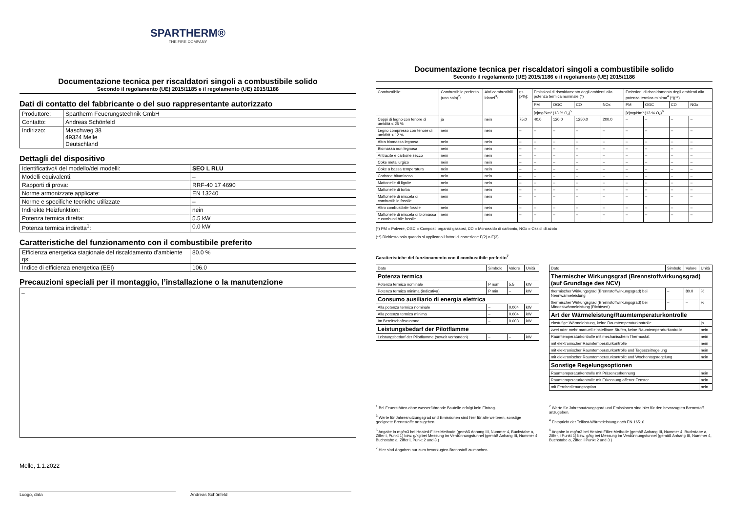SPARTHERM®
THE FIRE COMPANY
Documentazione tecnica per riscaldatori singoli a combustibile solido
Secondo il regolamento (UE) 2015/1185 e il regolamento (UE) 2015/1186
Dati di contatto del fabbricante o del suo rappresentante autorizzato
| Produttore: | Spartherm Feuerungstechnik GmbH |
| Contatto: | Andreas Schönfeld |
| Indirizzo: | Maschweg 38 49324 Melle Deutschland |
Dettagli del dispositivo
| Identificativo/i del modello/dei modelli: | SEO L RLU |
| Modelli equivalenti: | – |
| Rapporti di prova: | RRF-40 17 4690 |
| Norme armonizzate applicate: | EN 13240 |
| Norme e specifiche tecniche utilizzate | – |
| Indirekte Heizfunktion: | nein |
| Potenza termica diretta: | 5.5 kW |
| Potenza termica indiretta<sup>1</sup>: | 0.0 kW |
Caratteristiche del funzionamento con il combustibile preferito
| Efficienza energetica stagionale del riscaldamento d’ambiente ηs: | 80.0 % |
| Indice di efficienza energetica (EEI) | 106.0 |
Precauzioni speciali per il montaggio, l’installazione o la manutenzione
–
Melle, 1.1.2022
Luogo, data Andreas Schönfeld
Documentazione tecnica per riscaldatori singoli a combustibile solido
Secondo il regolamento (UE) 2015/1186 e il regolamento (UE) 2015/1186
| Combustibile: | Combustibile preferito (uno solo)<sup>2</sup>: | Altri combustibili idonei<sup>3</sup>: | ηs [x%]: | Emissioni di riscaldamento degli ambienti alla potenza termica nominale (*) | | | | Emissioni di riscaldamento degli ambienti alla potenza termica minima<sup>4</sup> (*)(**) | | | |
| --- | --- | --- | --- | --- | --- | --- | --- | --- | --- | --- | --- |
| | | | | PM | OGC | CO | NOx | PM | OGC | CO | NOx |
| | | | | [x]mg/Nm³ (13 % O₂)<sup>5</sup> | | | | [x]mg/Nm³ (13 % O₂)<sup>6</sup> | | | |
| Ceppi di legno con tenore di umidità ≤ 25 % | ja | nein | 75.0 | 40.0 | 120.0 | 1250.0 | 200.0 | – | – | – | – |
| Legno compresso con tenore di umidità < 12 % | nein | nein | – | – | – | – | – | – | – | – | – |
| Altra biomassa legnosa | nein | nein | – | – | – | – | – | – | – | – | – |
| Biomassa non legnosa | nein | nein | – | – | – | – | – | – | – | – | – |
| Antracite e carbone secco | nein | nein | – | – | – | – | – | – | – | – | – |
| Coke metallurgico | nein | nein | – | – | – | – | – | – | – | – | – |
| Coke a bassa temperatura | nein | nein | – | – | – | – | – | – | – | – | – |
| Carbone bituminoso | nein | nein | – | – | – | – | – | – | – | – | – |
| Mattonelle di lignite | nein | nein | – | – | – | – | – | – | – | – | – |
| Mattonelle di torba | nein | nein | – | – | – | – | – | – | – | – | – |
| Mattonelle di miscela di combustibile fossile | nein | nein | – | – | – | – | – | – | – | – | – |
| Altro combustibile fossile | nein | nein | – | – | – | – | – | – | – | – | – |
| Mattonelle di miscela di biomassa e combusti bile fossile | nein | nein | – | – | – | – | – | – | – | – | – |
(*) PM = Polvere, OGC = Composti organici gassosi, CO = Monossido di carbonio, NOx = Ossidi di azoto
(**) Richiesto solo quando si applicano i fattori di correzione F(2) o F(3).
Caratteristiche del funzionamento con il combustibile preferito<sup>7</sup>
| Dato | Simbolo | Valore | Unità |
| Potenza termica | | | |
| Potenza termica nominale | P nom | 5.5 | kW |
| Potenza termica minima (indicativa) | P min | – | kW |
| Consumo ausiliario di energia elettrica | | | |
| Alla potenza termica nominale | – | 0.004 | kW |
| Alla potenza termica minima | – | 0.004 | kW |
| Im Bereitschaftszustand | – | 0.003 | kW |
| Leistungsbedarf der Pilotflamme | | | |
| Leistungsbedarf der Pilotflamme (soweit vorhanden) | – | – | kW |
| Dato | Simbolo | Valore | Unità |
| Thermischer Wirkungsgrad (Brennstoffwirkungsgrad) (auf Grundlage des NCV) | | | |
| thermischer Wirkungsgrad (Brennstoffwirkungsgrad) bei Nennwärmeleistung | – | 80.0 | % |
| thermischer Wirkungsgrad (Brennstoffwirkungsgrad) bei Mindestwärmeleistung (Richtwert) | – | – | % |
| Art der Wärmeleistung/Raumtemperaturkontrolle | | | |
| einstufige Wärmeleistung, keine Raumtemperaturkontrolle | | | ja |
| zwei oder mehr manuell einstellbare Stufen, keine Raumtemperaturkontrolle | | | nein |
| Raumtemperaturkontrolle mit mechanischem Thermostat | | | nein |
| mit elektronischer Raumtemperaturkontrolle | | | nein |
| mit elektronischer Raumtemperaturkontrolle und Tageszeitregelung | | | nein |
| mit elektronischer Raumtemperaturkontrolle und Wochentagsregelung | | | nein |
| Sonstige Regelungsoptionen | | | |
| Raumtemperaturkontrolle mit Präsenzerkennung | | | nein |
| Raumtemperaturkontrolle mit Erkennung offener Fenster | | | nein |
| mit Fernbedienungsoption | | | nein |
<sup>1</sup> Bei Feuerstätten ohne wasserführende Bauteile erfolgt kein Eintrag.
<sup>3</sup> Werte für Jahresnutzungsgrad und Emissionen sind hier für alle weiteren, sonstige geeignete Brennstoffe anzugeben.
<sup>5</sup> Angabe in mg/m3 bei Heated-Filter-Methode (gemäß Anhang III, Nummer 4, Buchstabe a, Ziffer i, Punkt 1) bzw. g/kg bei Messung im Verdünnungstunnel (gemäß Anhang III, Nummer 4, Buchstabe a, Ziffer i, Punkt 2 und 3.)
<sup>7</sup> Hier sind Angaben nur zum bevorzugten Brennstoff zu machen.
<sup>2</sup> Werte für Jahresnutzungsgrad und Emissionen sind hier für den bevorzugten Brennstoff anzugeben.
<sup>4</sup> Entspricht der Teillast-Wärmeleistung nach EN 16510.
<sup>6</sup> Angabe in mg/m3 bei Heated-Filter-Methode (gemäß Anhang III, Nummer 4, Buchstabe a, Ziffer, i Punkt 1) bzw. g/kg bei Messung im Verdünnungstunnel (gemäß Anhang III, Nummer 4, Buchstabe a, Ziffer, i Punkt 2 und 3.)